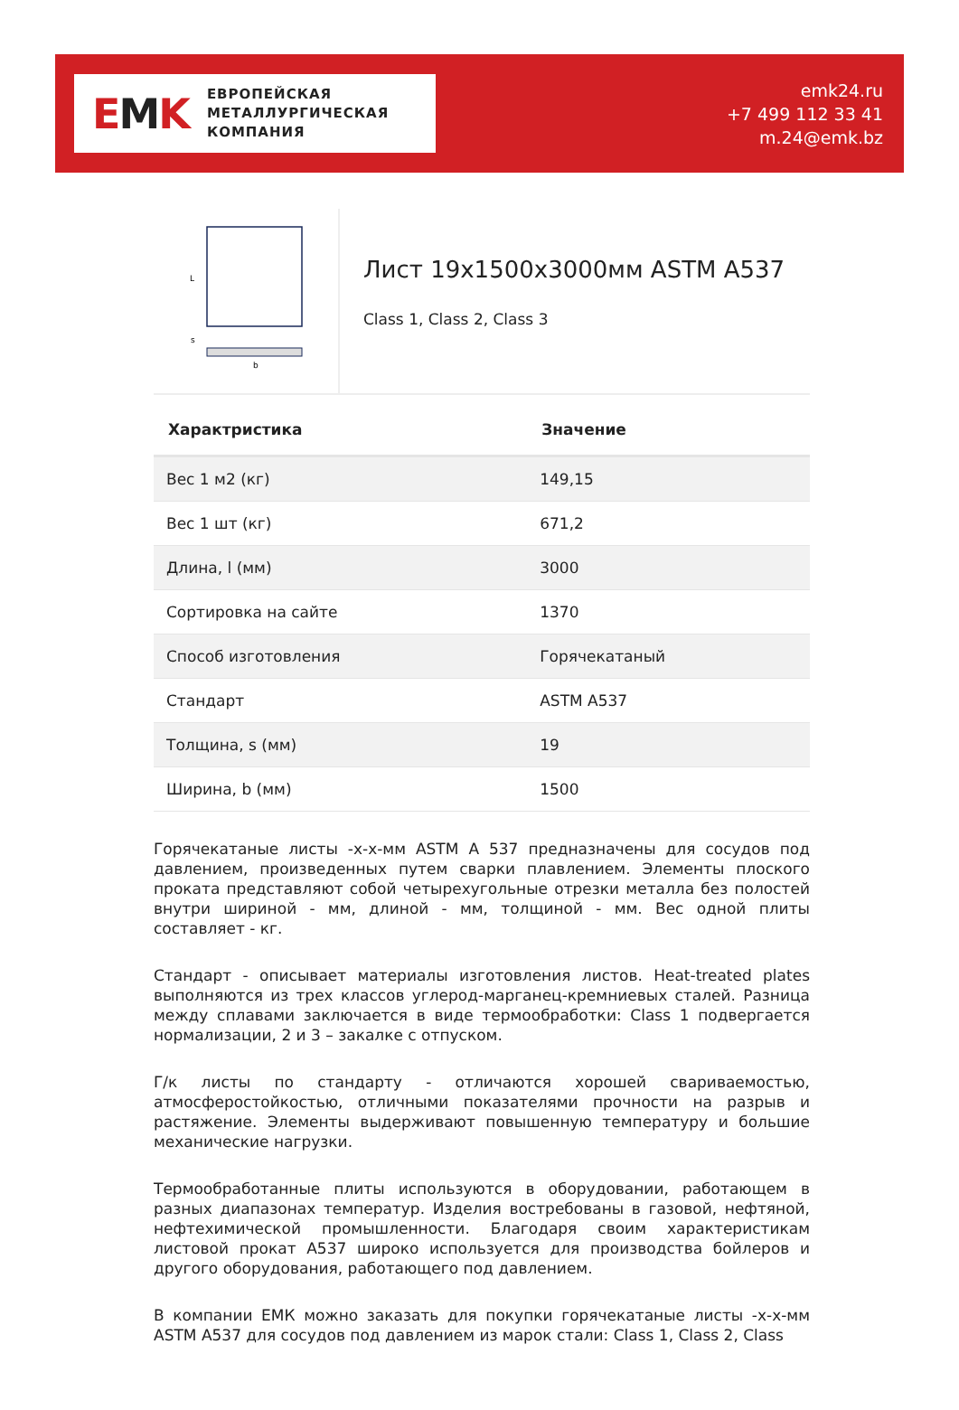EMK
ЕВРОПЕЙСКАЯ
МЕТАЛЛУРГИЧЕСКАЯ
КОМПАНИЯ
emk24.ru
+7 499 112 33 41
m.24@emk.bz
L
s
b
Лист 19x1500x3000мм ASTM A537
Class 1, Class 2, Class 3
| Характристика | Значение |
| --- | --- |
| Вес 1 м2 (кг) | 149,15 |
| Вес 1 шт (кг) | 671,2 |
| Длина, l (мм) | 3000 |
| Сортировка на сайте | 1370 |
| Способ изготовления | Горячекатаный |
| Стандарт | ASTM A537 |
| Толщина, s (мм) | 19 |
| Ширина, b (мм) | 1500 |
Горячекатаные листы -х-х-мм ASTM A 537 предназначены для сосудов под давлением, произведенных путем сварки плавлением. Элементы плоского проката представляют собой четырехугольные отрезки металла без полостей внутри шириной - мм, длиной - мм, толщиной - мм. Вес одной плиты составляет - кг.
Стандарт - описывает материалы изготовления листов. Heat-treated plates выполняются из трех классов углерод-марганец-кремниевых сталей. Разница между сплавами заключается в виде термообработки: Class 1 подвергается нормализации, 2 и 3 – закалке с отпуском.
Г/к листы по стандарту - отличаются хорошей свариваемостью, атмосферостойкостью, отличными показателями прочности на разрыв и растяжение. Элементы выдерживают повышенную температуру и большие механические нагрузки.
Термообработанные плиты используются в оборудовании, работающем в разных диапазонах температур. Изделия востребованы в газовой, нефтяной, нефтехимической промышленности. Благодаря своим характеристикам листовой прокат A537 широко используется для производства бойлеров и другого оборудования, работающего под давлением.
В компании ЕМК можно заказать для покупки горячекатаные листы -х-х-мм ASTM A537 для сосудов под давлением из марок стали: Class 1, Class 2, Class